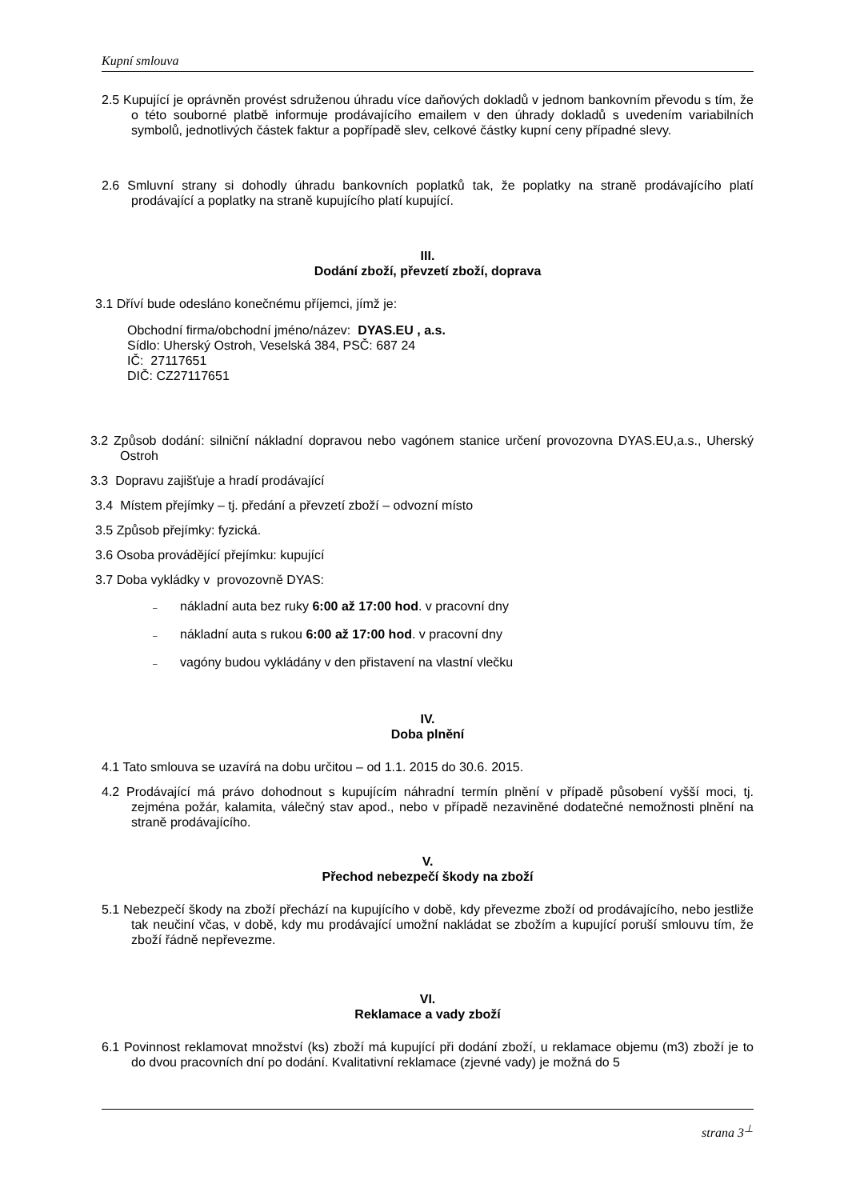Kupní smlouva
2.5 Kupující je oprávněn provést sdruženou úhradu více daňových dokladů v jednom bankovním převodu s tím, že o této souborné platbě informuje prodávajícího emailem v den úhrady dokladů s uvedením variabilních symbolů, jednotlivých částek faktur a popřípadě slev, celkové částky kupní ceny případné slevy.
2.6 Smluvní strany si dohodly úhradu bankovních poplatků tak, že poplatky na straně prodávajícího platí prodávající a poplatky na straně kupujícího platí kupující.
III.
Dodání zboží, převzetí zboží, doprava
3.1 Dříví bude odesláno konečnému příjemci, jímž je:
Obchodní firma/obchodní jméno/název: DYAS.EU , a.s.
Sídlo: Uherský Ostroh, Veselská 384, PSČ: 687 24
IČ: 27117651
DIČ: CZ27117651
3.2 Způsob dodání: silniční nákladní dopravou nebo vagónem stanice určení provozovna DYAS.EU,a.s., Uherský Ostroh
3.3 Dopravu zajišťuje a hradí prodávající
3.4 Místem přejímky – tj. předání a převzetí zboží – odvozní místo
3.5 Způsob přejímky: fyzická.
3.6 Osoba provádějící přejímku: kupující
3.7 Doba vykládky v provozovně DYAS:
– nákladní auta bez ruky 6:00 až 17:00 hod. v pracovní dny
– nákladní auta s rukou 6:00 až 17:00 hod. v pracovní dny
– vagóny budou vykládány v den přistavení na vlastní vlečku
IV.
Doba plnění
4.1 Tato smlouva se uzavírá na dobu určitou – od 1.1. 2015 do 30.6. 2015.
4.2 Prodávající má právo dohodnout s kupujícím náhradní termín plnění v případě působení vyšší moci, tj. zejména požár, kalamita, válečný stav apod., nebo v případě nezaviněné dodatečné nemožnosti plnění na straně prodávajícího.
V.
Přechod nebezpečí škody na zboží
5.1 Nebezpečí škody na zboží přechází na kupujícího v době, kdy převezme zboží od prodávajícího, nebo jestliže tak neučiní včas, v době, kdy mu prodávající umožní nakládat se zbožím a kupující poruší smlouvu tím, že zboží řádně nepřevezme.
VI.
Reklamace a vady zboží
6.1 Povinnost reklamovat množství (ks) zboží má kupující při dodání zboží, u reklamace objemu (m3) zboží je to do dvou pracovních dní po dodání. Kvalitativní reklamace (zjevné vady) je možná do 5
strana 3<sup>⊥</sup>